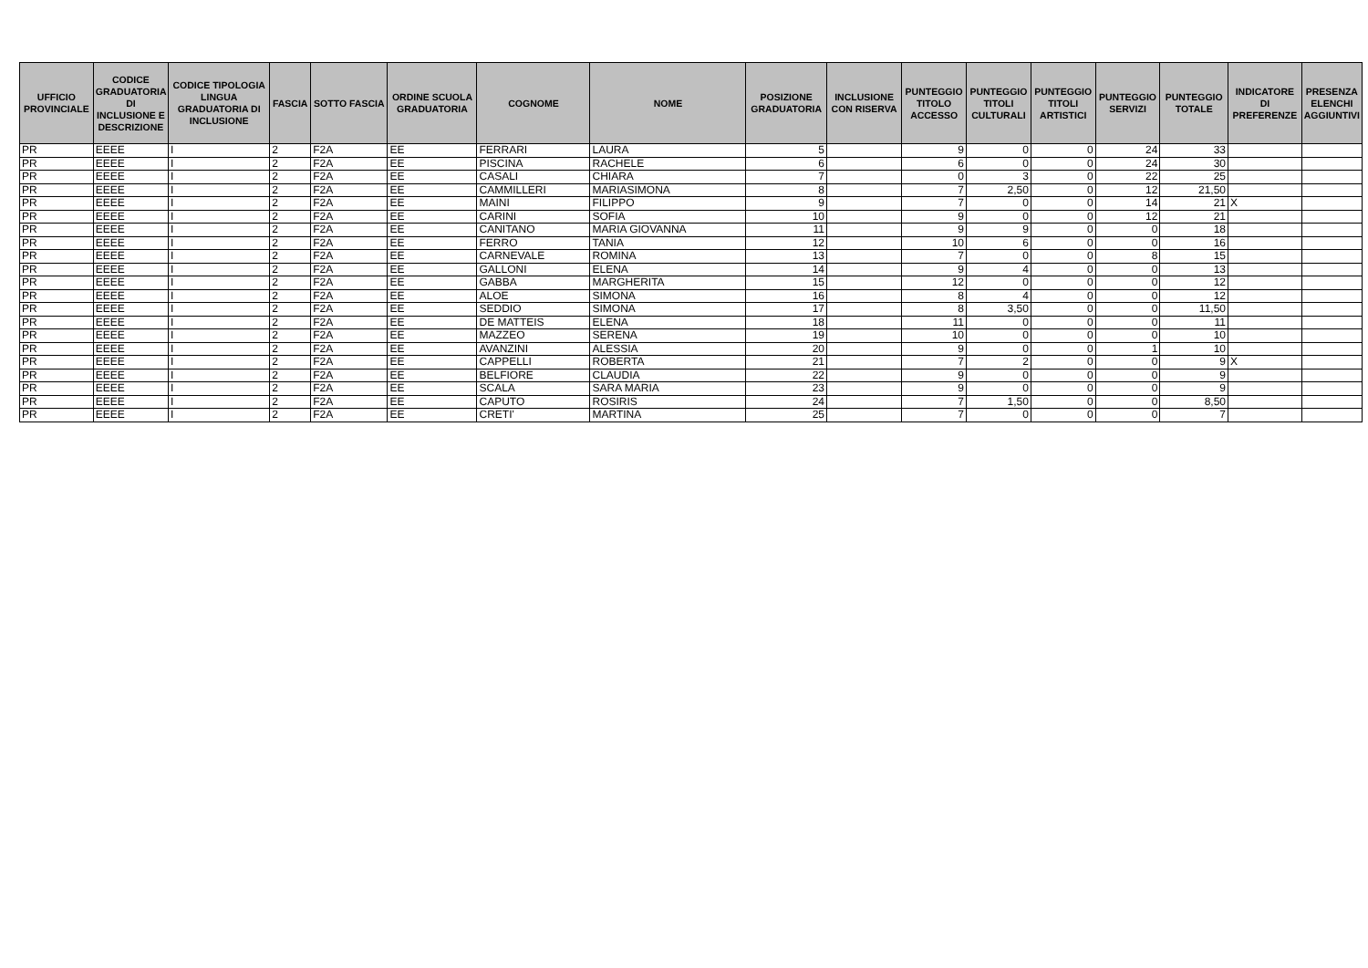| UFFICIO PROVINCIALE | CODICE GRADUATORIA DI INCLUSIONE E DESCRIZIONE | CODICE TIPOLOGIA LINGUA GRADUATORIA DI INCLUSIONE | FASCIA | SOTTO FASCIA | ORDINE SCUOLA GRADUATORIA | COGNOME | NOME | POSIZIONE GRADUATORIA | INCLUSIONE CON RISERVA | PUNTEGGIO TITOLO ACCESSO | PUNTEGGIO TITOLI CULTURALI | PUNTEGGIO TITOLI ARTISTICI | PUNTEGGIO SERVIZI | PUNTEGGIO TOTALE | INDICATORE DI PREFERENZE | PRESENZA ELENCHI AGGIUNTIVI |
| --- | --- | --- | --- | --- | --- | --- | --- | --- | --- | --- | --- | --- | --- | --- | --- | --- |
| PR | EEEE | I | 2 | F2A | EE | FERRARI | LAURA | 5 | | 9 | 0 | 0 | 24 | 33 | | |
| PR | EEEE | I | 2 | F2A | EE | PISCINA | RACHELE | 6 | | 6 | 0 | 0 | 24 | 30 | | |
| PR | EEEE | I | 2 | F2A | EE | CASALI | CHIARA | 7 | | 0 | 3 | 0 | 22 | 25 | | |
| PR | EEEE | I | 2 | F2A | EE | CAMMILLERI | MARIASIMONA | 8 | | 7 | 2,50 | 0 | 12 | 21,50 | | |
| PR | EEEE | I | 2 | F2A | EE | MAINI | FILIPPO | 9 | | 7 | 0 | 0 | 14 | 21 | X | |
| PR | EEEE | I | 2 | F2A | EE | CARINI | SOFIA | 10 | | 9 | 0 | 0 | 12 | 21 | | |
| PR | EEEE | I | 2 | F2A | EE | CANITANO | MARIA GIOVANNA | 11 | | 9 | 9 | 0 | 0 | 18 | | |
| PR | EEEE | I | 2 | F2A | EE | FERRO | TANIA | 12 | | 10 | 6 | 0 | 0 | 16 | | |
| PR | EEEE | I | 2 | F2A | EE | CARNEVALE | ROMINA | 13 | | 7 | 0 | 0 | 8 | 15 | | |
| PR | EEEE | I | 2 | F2A | EE | GALLONI | ELENA | 14 | | 9 | 4 | 0 | 0 | 13 | | |
| PR | EEEE | I | 2 | F2A | EE | GABBA | MARGHERITA | 15 | | 12 | 0 | 0 | 0 | 12 | | |
| PR | EEEE | I | 2 | F2A | EE | ALOE | SIMONA | 16 | | 8 | 4 | 0 | 0 | 12 | | |
| PR | EEEE | I | 2 | F2A | EE | SEDDIO | SIMONA | 17 | | 8 | 3,50 | 0 | 0 | 11,50 | | |
| PR | EEEE | I | 2 | F2A | EE | DE MATTEIS | ELENA | 18 | | 11 | 0 | 0 | 0 | 11 | | |
| PR | EEEE | I | 2 | F2A | EE | MAZZEO | SERENA | 19 | | 10 | 0 | 0 | 0 | 10 | | |
| PR | EEEE | I | 2 | F2A | EE | AVANZINI | ALESSIA | 20 | | 9 | 0 | 0 | 1 | 10 | | |
| PR | EEEE | I | 2 | F2A | EE | CAPPELLI | ROBERTA | 21 | | 7 | 2 | 0 | 0 | 9 | X | |
| PR | EEEE | I | 2 | F2A | EE | BELFIORE | CLAUDIA | 22 | | 9 | 0 | 0 | 0 | 9 | | |
| PR | EEEE | I | 2 | F2A | EE | SCALA | SARA MARIA | 23 | | 9 | 0 | 0 | 0 | 9 | | |
| PR | EEEE | I | 2 | F2A | EE | CAPUTO | ROSIRIS | 24 | | 7 | 1,50 | 0 | 0 | 8,50 | | |
| PR | EEEE | I | 2 | F2A | EE | CRETI' | MARTINA | 25 | | 7 | 0 | 0 | 0 | 7 | | |